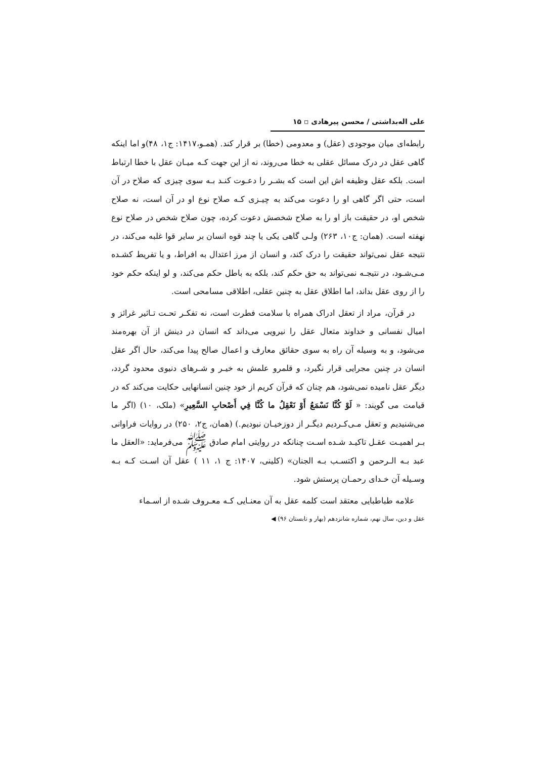علی اله‌بداشتی / محسن پیرهادی ▫ ۱۵
رابطه‌ای میان موجودی (عقل) و معدومی (خطا) بر قرار کند. (همـو،۱۴۱۷: ج۱، ۴۸)و اما اینکه گاهی عقل در درک مسائل عقلی به خطا می‌روند، نه از این جهت کـه میـان عقل با خطا ارتباط است. بلکه عقل وظیفه اش این است که بشـر را دعـوت کنـد بـه سوی چیزی که صلاح در آن است، حتی اگر گاهی او را دعوت می‌کند به چیـزی کـه صلاح نوع او در آن است، نه صلاح شخص او، در حقیقت باز او را به صلاح شخصش دعوت کرده، چون صلاح شخص در صلاح نوع نهفته است. (همان: ج۱۰، ۲۶۳) ولـی گاهی یکی یا چند قوه انسان بر سایر قوا غلبه می‌کند، در نتیجه عقل نمی‌تواند حقیقت را درک کند، و انسان از مرز اعتدال به افراط، و یا تفریط کشـده مـی‌شـود، در نتیجـه نمی‌تواند به حق حکم کند، بلکه به باطل حکم می‌کند، و لو اینکه حکم خود را از روی عقل بداند، اما اطلاق عقل به چنین عقلی، اطلاقی مسامحی است.
در قرآن، مراد از تعقل ادراک همراه با سلامت فطرت است، نه تفکـر تحـت تـاثیر غرائز و امیال نفسانی و خداوند متعال عقل را نیرویی می‌داند که انسان در دینش از آن بهره‌مند می‌شود، و به وسیله آن راه به سوی حقائق معارف و اعمال صالح پیدا می‌کند، حال اگر عقل انسان در چنین مجرایی قرار نگیرد، و قلمرو علمش به خیـر و شـرهای دنیوی محدود گردد، دیگر عقل نامیده نمی‌شود، هم چنان که قرآن کریم از خود چنین انسانهایی حکایت می‌کند که در قیامت می گویند: « لَوْ كُنَّا نَسْمَعُ أَوْ نَعْقِلُ ما كُنَّا فِي أَصْحابِ السَّعِيرِ» (ملک، ۱۰) (اگر ما می‌شنیدیم و تعقل مـی‌کـردیم دیگـر از دوزخیـان نبودیم.) (همان، ج۲، ۲۵۰) در روایات فراوانی بـر اهمیـت عقـل تاکیـد شـده اسـت چنانکه در روایتی امام صادق ﷺ می‌فرماید: «العقل ما عبد بـه الـرحمن و اکتسـب بـه الجنان» (کلینی، ۱۴۰۷: ج ۱، ۱۱ ) عقل آن اسـت کـه بـه وسـیله آن خـدای رحمـان پرستش شود.
علامه طباطبایی معتقد است کلمه عقل به آن معنـایی کـه معـروف شـده از اسـماء
عقل و دین، سال نهم، شماره شانزدهم (بهار و تابستان ۹۶) ◀